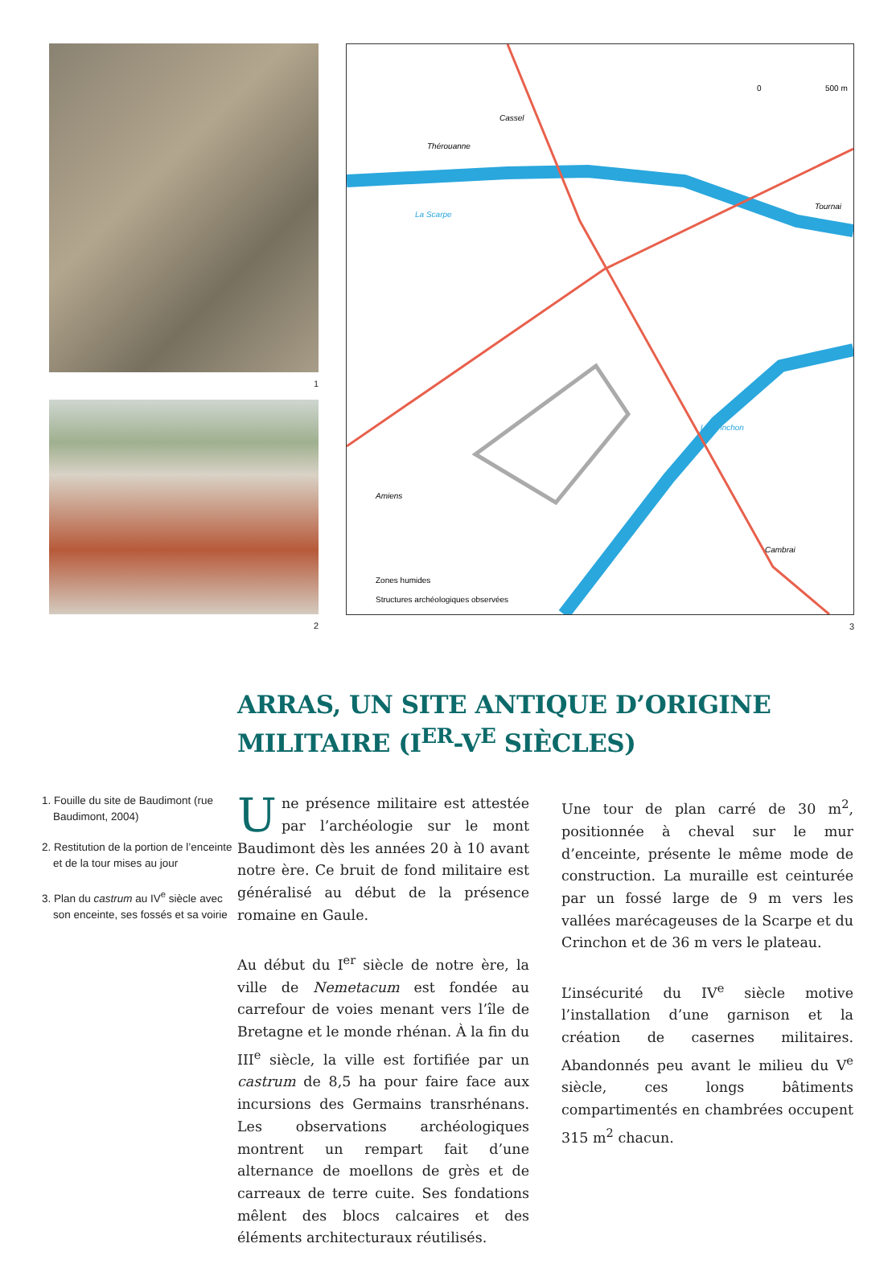1
2
Thérouanne
Cassel
La Scarpe
Tournai
Le Crinchon
Amiens
Cambrai
0
500 m
Zones humides
Structures archéologiques observées
3
ARRAS, UN SITE ANTIQUE D’ORIGINE
MILITAIRE (I<sup>ER</sup>-V<sup>E</sup> SIÈCLES)
1. Fouille du site de Baudimont (rue Baudimont, 2004)
2. Restitution de la portion de l’enceinte et de la tour mises au jour
3. Plan du castrum au IV<sup>e</sup> siècle avec son enceinte, ses fossés et sa voirie
Une présence militaire est attestée par l’archéologie sur le mont Baudimont dès les années 20 à 10 avant notre ère. Ce bruit de fond militaire est généralisé au début de la présence romaine en Gaule.
Au début du I<sup>er</sup> siècle de notre ère, la ville de Nemetacum est fondée au carrefour de voies menant vers l’île de Bretagne et le monde rhénan. À la fin du III<sup>e</sup> siècle, la ville est fortifiée par un castrum de 8,5 ha pour faire face aux incursions des Germains transrhénans. Les observations archéologiques montrent un rempart fait d’une alternance de moellons de grès et de carreaux de terre cuite. Ses fondations mêlent des blocs calcaires et des éléments architecturaux réutilisés.
Une tour de plan carré de 30 m<sup>2</sup>, positionnée à cheval sur le mur d’enceinte, présente le même mode de construction. La muraille est ceinturée par un fossé large de 9 m vers les vallées marécageuses de la Scarpe et du Crinchon et de 36 m vers le plateau.
L’insécurité du IV<sup>e</sup> siècle motive l’installation d’une garnison et la création de casernes militaires. Abandonnés peu avant le milieu du V<sup>e</sup> siècle, ces longs bâtiments compartimentés en chambrées occupent 315 m<sup>2</sup> chacun.